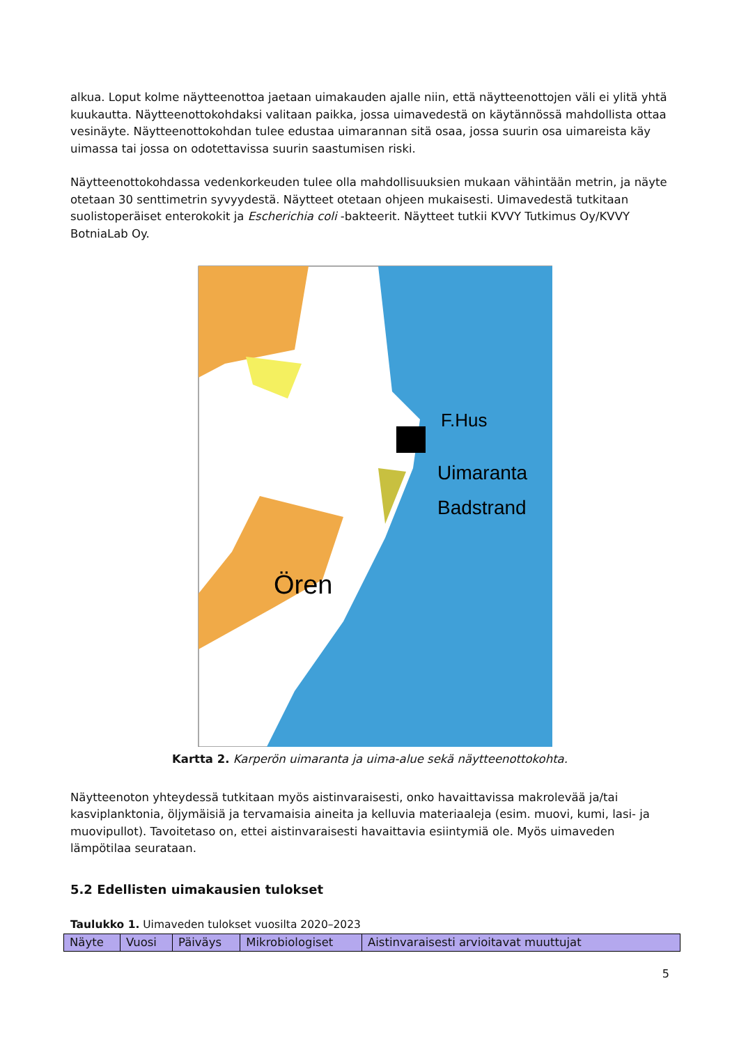alkua. Loput kolme näytteenottoa jaetaan uimakauden ajalle niin, että näytteenottojen väli ei ylitä yhtä kuukautta. Näytteenottokohdaksi valitaan paikka, jossa uimavedestä on käytännössä mahdollista ottaa vesinäyte. Näytteenottokohdan tulee edustaa uimarannan sitä osaa, jossa suurin osa uimareista käy uimassa tai jossa on odotettavissa suurin saastumisen riski.
Näytteenottokohdassa vedenkorkeuden tulee olla mahdollisuuksien mukaan vähintään metrin, ja näyte otetaan 30 senttimetrin syvyydestä. Näytteet otetaan ohjeen mukaisesti. Uimavedestä tutkitaan suolistoperäiset enterokokit ja Escherichia coli -bakteerit. Näytteet tutkii KVVY Tutkimus Oy/KVVY BotniaLab Oy.
F.Hus
Uimaranta
Badstrand
Ören
Kartta 2. Karperön uimaranta ja uima-alue sekä näytteenottokohta.
Näytteenoton yhteydessä tutkitaan myös aistinvaraisesti, onko havaittavissa makrolevää ja/tai kasviplanktonia, öljymäisiä ja tervamaisia aineita ja kelluvia materiaaleja (esim. muovi, kumi, lasi- ja muovipullot). Tavoitetaso on, ettei aistinvaraisesti havaittavia esiintymiä ole. Myös uimaveden lämpötilaa seurataan.
5.2 Edellisten uimakausien tulokset
Taulukko 1. Uimaveden tulokset vuosilta 2020–2023
| Näyte | Vuosi | Päiväys | Mikrobiologiset | Aistinvaraisesti arvioitavat muuttujat |
5